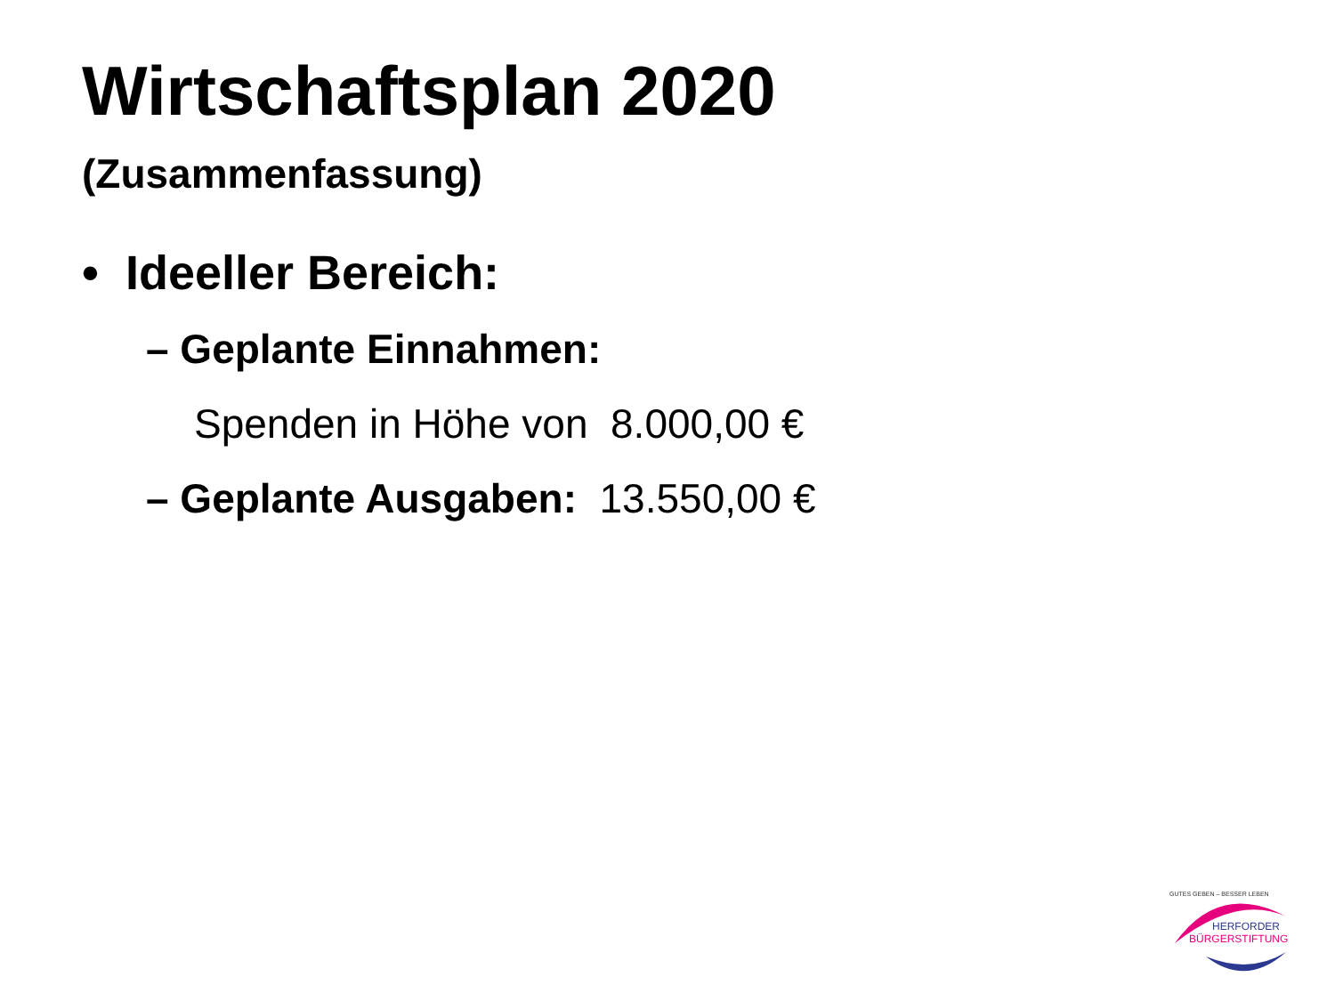Wirtschaftsplan 2020
(Zusammenfassung)
• Ideeller Bereich:
– Geplante Einnahmen:
Spenden in Höhe von 8.000,00 €
– Geplante Ausgaben: 13.550,00 €
GUTES GEBEN – BESSER LEBEN
HERFORDER
BÜRGERSTIFTUNG